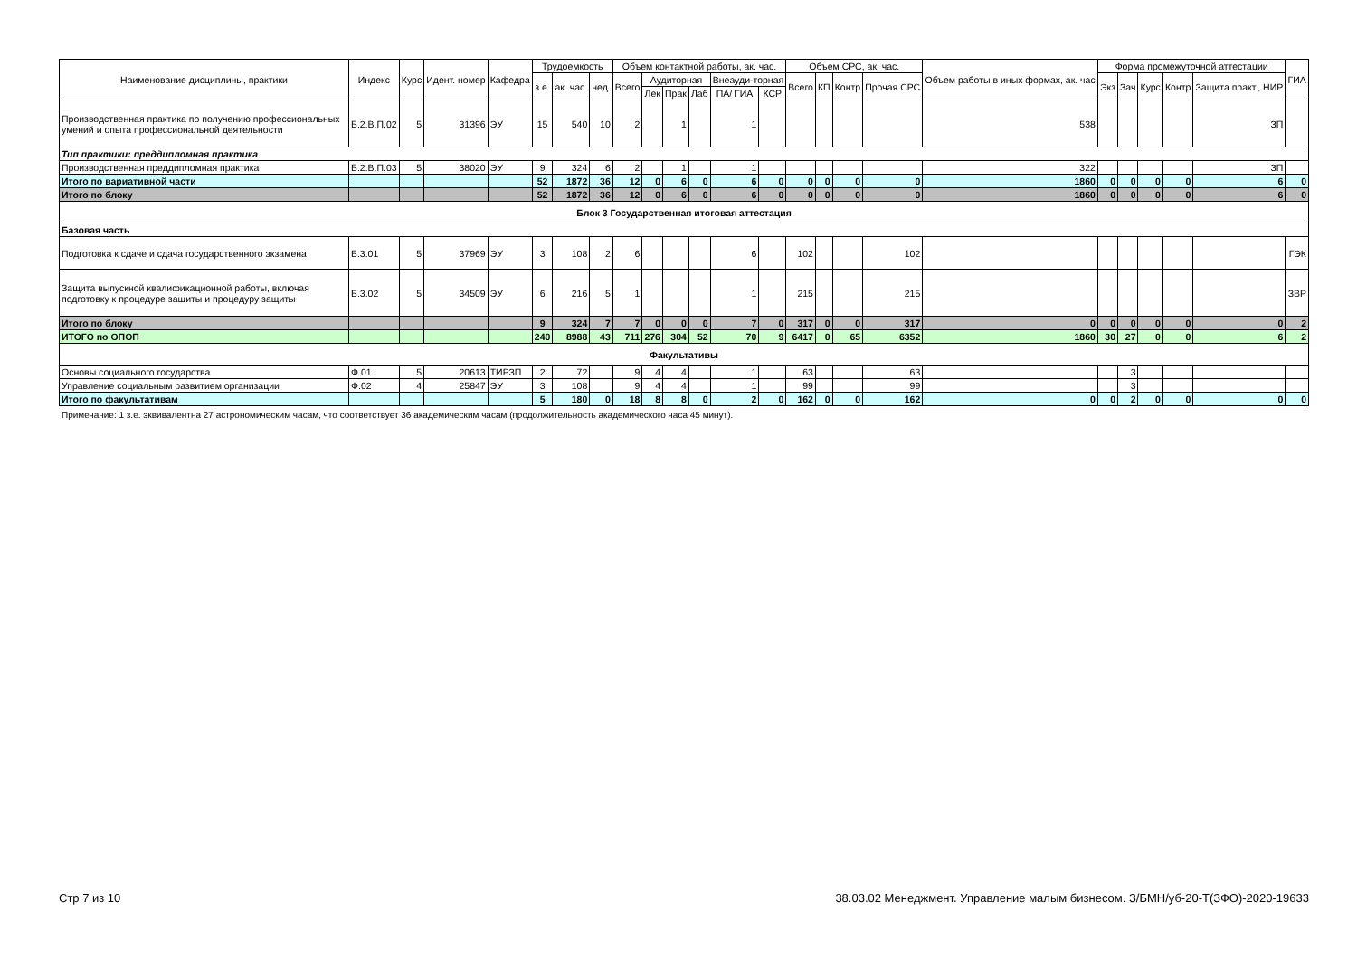| Наименование дисциплины, практики | Индекс | Курс | Идент. номер | Кафедра | Трудоемкость | | | Объем контактной работы, ак. час. | | | | | | Объем СРС, ак. час. | | | | Объем работы в иных формах, ак. час | Форма промежуточной аттестации | | | | | ГИА |
| --- | --- | --- | --- | --- | --- | --- | --- | --- | --- | --- | --- | --- | --- | --- | --- | --- | --- | --- | --- | --- | --- | --- | --- | --- |
| | | | | | з.е. | ак. час. | нед. | Всего | Аудиторная | | | Внеауди-торная | | Всего | КП | Контр | Прочая СРС | | Экз | Зач | Курс | Контр | Защита практ., НИР | |
| | | | | | | | | | Лек | Прак | Лаб | ПА/ ГИА | КСР | | | | | | | | | | | |
| Производственная практика по получению профессиональных умений и опыта профессиональной деятельности | Б.2.В.П.02 | 5 | 31396 | ЭУ | 15 | 540 | 10 | 2 | | 1 | | 1 | | | | | | 538 | | | | | ЗП | |
| Тип практики: преддипломная практика | | | | | | | | | | | | | | | | | | | | | | | | |
| Производственная преддипломная практика | Б.2.В.П.03 | 5 | 38020 | ЭУ | 9 | 324 | 6 | 2 | | 1 | | 1 | | | | | | 322 | | | | | ЗП | |
| Итого по вариативной части | | | | | 52 | 1872 | 36 | 12 | 0 | 6 | 0 | 6 | 0 | 0 | 0 | 0 | 0 | 1860 | 0 | 0 | 0 | 0 | 6 | 0 |
| Итого по блоку | | | | | 52 | 1872 | 36 | 12 | 0 | 6 | 0 | 6 | 0 | 0 | 0 | 0 | 0 | 1860 | 0 | 0 | 0 | 0 | 6 | 0 |
| Блок 3 Государственная итоговая аттестация | | | | | | | | | | | | | | | | | | | | | | | | |
| Базовая часть | | | | | | | | | | | | | | | | | | | | | | | | |
| Подготовка к сдаче и сдача государственного экзамена | Б.3.01 | 5 | 37969 | ЭУ | 3 | 108 | 2 | 6 | | | | 6 | | 102 | | | 102 | | | | | | | ГЭК |
| Защита выпускной квалификационной работы, включая подготовку к процедуре защиты и процедуру защиты | Б.3.02 | 5 | 34509 | ЭУ | 6 | 216 | 5 | 1 | | | | 1 | | 215 | | | 215 | | | | | | | ЗВР |
| Итого по блоку | | | | | 9 | 324 | 7 | 7 | 0 | 0 | 0 | 7 | 0 | 317 | 0 | 0 | 317 | 0 | 0 | 0 | 0 | 0 | 0 | 2 |
| ИТОГО по ОПОП | | | | | 240 | 8988 | 43 | 711 | 276 | 304 | 52 | 70 | 9 | 6417 | 0 | 65 | 6352 | 1860 | 30 | 27 | 0 | 0 | 6 | 2 |
| Факультативы | | | | | | | | | | | | | | | | | | | | | | | | |
| Основы социального государства | Ф.01 | 5 | 20613 | ТИРЗП | 2 | 72 | | 9 | 4 | 4 | | 1 | | 63 | | | 63 | | | 3 | | | | |
| Управление социальным развитием организации | Ф.02 | 4 | 25847 | ЭУ | 3 | 108 | | 9 | 4 | 4 | | 1 | | 99 | | | 99 | | | 3 | | | | |
| Итого по факультативам | | | | | 5 | 180 | 0 | 18 | 8 | 8 | 0 | 2 | 0 | 162 | 0 | 0 | 162 | 0 | 0 | 2 | 0 | 0 | 0 | 0 |
Примечание: 1 з.е. эквивалентна 27 астрономическим часам, что соответствует 36 академическим часам (продолжительность академического часа 45 минут).
Стр 7 из 10 38.03.02 Менеджмент. Управление малым бизнесом. З/БМН/уб-20-Т(ЗФО)-2020-19633